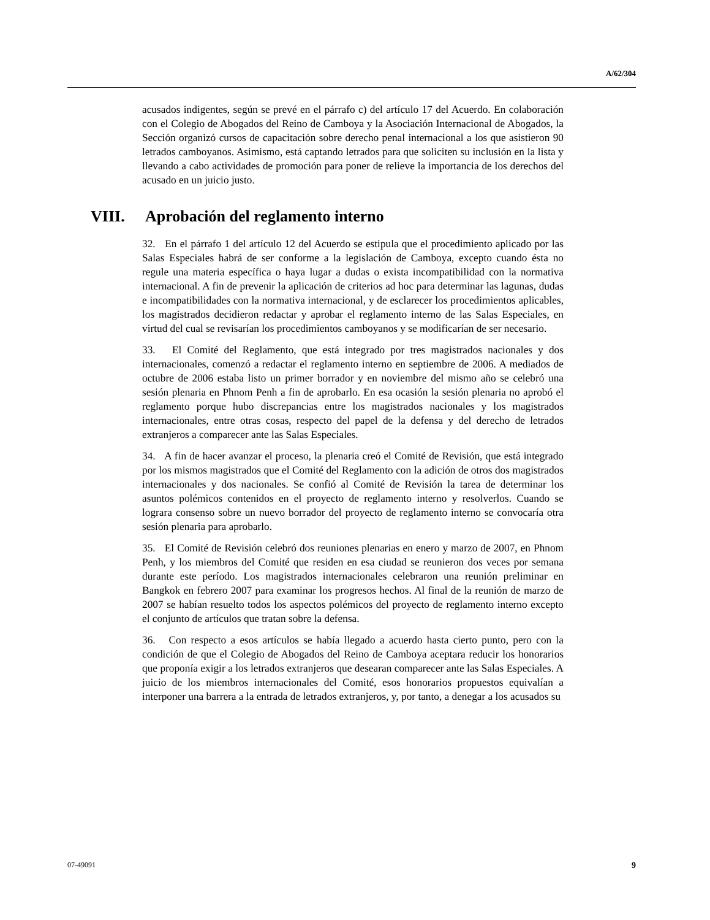A/62/304
acusados indigentes, según se prevé en el párrafo c) del artículo 17 del Acuerdo. En colaboración con el Colegio de Abogados del Reino de Camboya y la Asociación Internacional de Abogados, la Sección organizó cursos de capacitación sobre derecho penal internacional a los que asistieron 90 letrados camboyanos. Asimismo, está captando letrados para que soliciten su inclusión en la lista y llevando a cabo actividades de promoción para poner de relieve la importancia de los derechos del acusado en un juicio justo.
VIII. Aprobación del reglamento interno
32. En el párrafo 1 del artículo 12 del Acuerdo se estipula que el procedimiento aplicado por las Salas Especiales habrá de ser conforme a la legislación de Camboya, excepto cuando ésta no regule una materia específica o haya lugar a dudas o exista incompatibilidad con la normativa internacional. A fin de prevenir la aplicación de criterios ad hoc para determinar las lagunas, dudas e incompatibilidades con la normativa internacional, y de esclarecer los procedimientos aplicables, los magistrados decidieron redactar y aprobar el reglamento interno de las Salas Especiales, en virtud del cual se revisarían los procedimientos camboyanos y se modificarían de ser necesario.
33. El Comité del Reglamento, que está integrado por tres magistrados nacionales y dos internacionales, comenzó a redactar el reglamento interno en septiembre de 2006. A mediados de octubre de 2006 estaba listo un primer borrador y en noviembre del mismo año se celebró una sesión plenaria en Phnom Penh a fin de aprobarlo. En esa ocasión la sesión plenaria no aprobó el reglamento porque hubo discrepancias entre los magistrados nacionales y los magistrados internacionales, entre otras cosas, respecto del papel de la defensa y del derecho de letrados extranjeros a comparecer ante las Salas Especiales.
34. A fin de hacer avanzar el proceso, la plenaria creó el Comité de Revisión, que está integrado por los mismos magistrados que el Comité del Reglamento con la adición de otros dos magistrados internacionales y dos nacionales. Se confió al Comité de Revisión la tarea de determinar los asuntos polémicos contenidos en el proyecto de reglamento interno y resolverlos. Cuando se lograra consenso sobre un nuevo borrador del proyecto de reglamento interno se convocaría otra sesión plenaria para aprobarlo.
35. El Comité de Revisión celebró dos reuniones plenarias en enero y marzo de 2007, en Phnom Penh, y los miembros del Comité que residen en esa ciudad se reunieron dos veces por semana durante este período. Los magistrados internacionales celebraron una reunión preliminar en Bangkok en febrero 2007 para examinar los progresos hechos. Al final de la reunión de marzo de 2007 se habían resuelto todos los aspectos polémicos del proyecto de reglamento interno excepto el conjunto de artículos que tratan sobre la defensa.
36. Con respecto a esos artículos se había llegado a acuerdo hasta cierto punto, pero con la condición de que el Colegio de Abogados del Reino de Camboya aceptara reducir los honorarios que proponía exigir a los letrados extranjeros que desearan comparecer ante las Salas Especiales. A juicio de los miembros internacionales del Comité, esos honorarios propuestos equivalían a interponer una barrera a la entrada de letrados extranjeros, y, por tanto, a denegar a los acusados su
07-49091 9